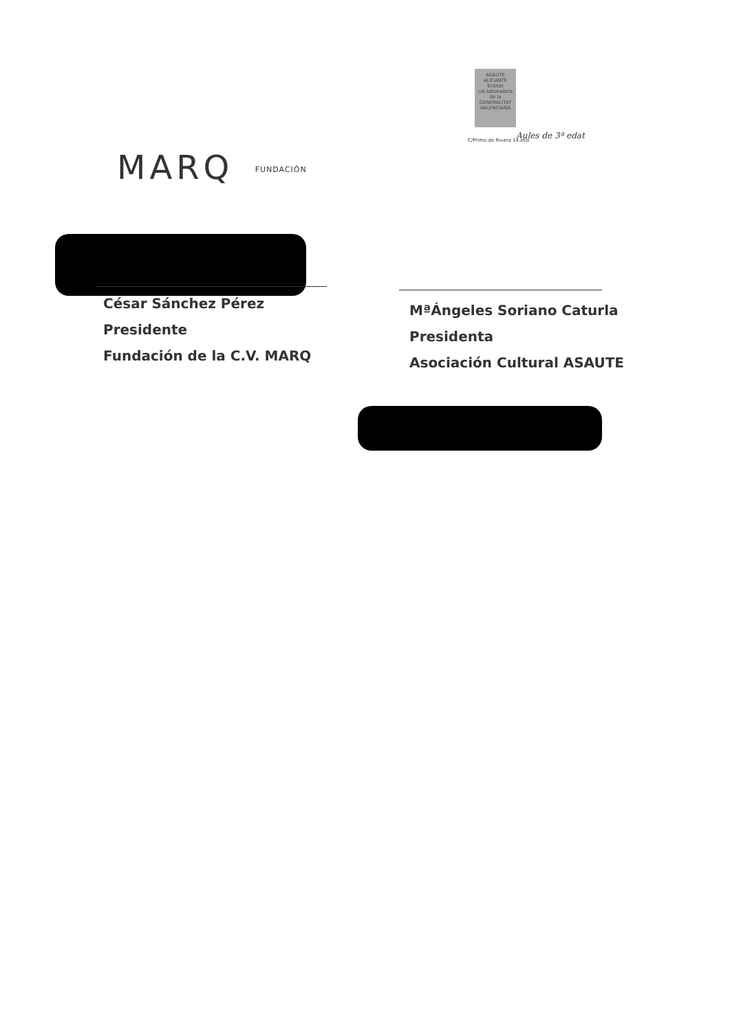MARQ FUNDACIÓN
ASAUTE
ALICANTE
Entitat
col.laboradora
de la
GENERALITAT
VALENCIANA
C/Primo de Rivera 14.etlo
Aules de 3ª edat
César Sánchez Pérez
Presidente
Fundación de la C.V. MARQ
MªÁngeles Soriano Caturla
Presidenta
Asociación Cultural ASAUTE